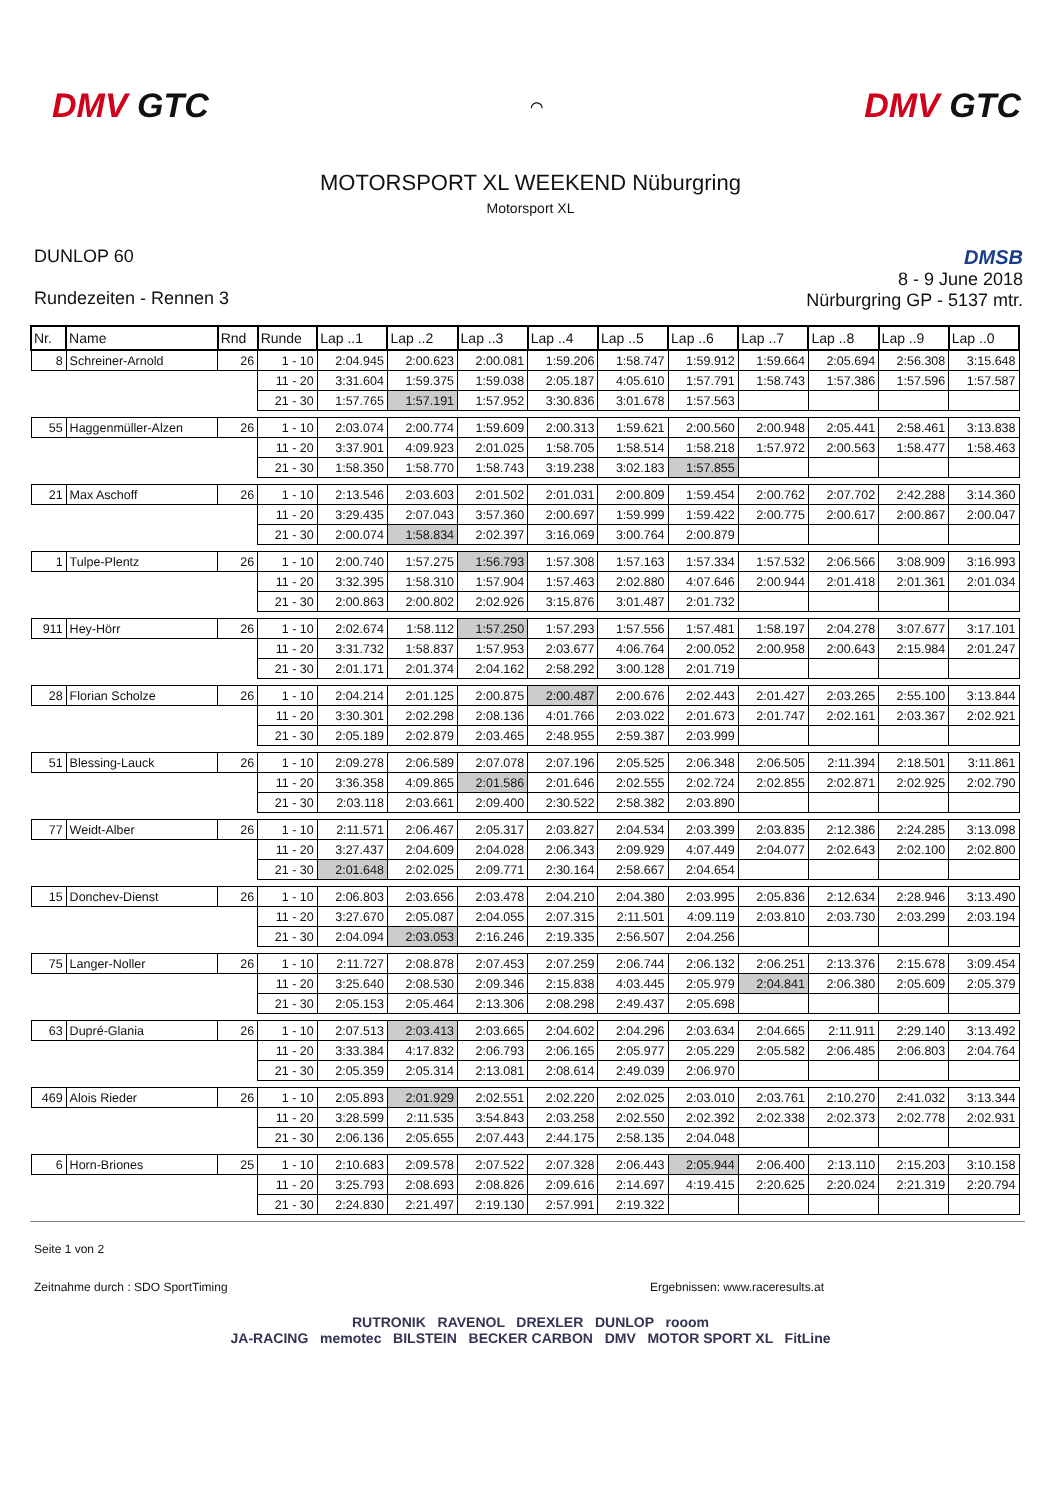DMV GTC
⌒
DMV GTC
MOTORSPORT XL WEEKEND Nüburgring
Motorsport XL
DUNLOP 60
Rundezeiten - Rennen 3
DMSB
8 - 9 June 2018
Nürburgring GP - 5137 mtr.
| Nr. | Name | Rnd | Runde | Lap ..1 | Lap ..2 | Lap ..3 | Lap ..4 | Lap ..5 | Lap ..6 | Lap ..7 | Lap ..8 | Lap ..9 | Lap ..0 |
| --- | --- | --- | --- | --- | --- | --- | --- | --- | --- | --- | --- | --- | --- |
| 8 | Schreiner-Arnold | 26 | 1 - 10 | 2:04.945 | 2:00.623 | 2:00.081 | 1:59.206 | 1:58.747 | 1:59.912 | 1:59.664 | 2:05.694 | 2:56.308 | 3:15.648 |
| | | | 11 - 20 | 3:31.604 | 1:59.375 | 1:59.038 | 2:05.187 | 4:05.610 | 1:57.791 | 1:58.743 | 1:57.386 | 1:57.596 | 1:57.587 |
| | | | 21 - 30 | 1:57.765 | 1:57.191 | 1:57.952 | 3:30.836 | 3:01.678 | 1:57.563 | | | | |
| 55 | Haggenmüller-Alzen | 26 | 1 - 10 | 2:03.074 | 2:00.774 | 1:59.609 | 2:00.313 | 1:59.621 | 2:00.560 | 2:00.948 | 2:05.441 | 2:58.461 | 3:13.838 |
| | | | 11 - 20 | 3:37.901 | 4:09.923 | 2:01.025 | 1:58.705 | 1:58.514 | 1:58.218 | 1:57.972 | 2:00.563 | 1:58.477 | 1:58.463 |
| | | | 21 - 30 | 1:58.350 | 1:58.770 | 1:58.743 | 3:19.238 | 3:02.183 | 1:57.855 | | | | |
| 21 | Max Aschoff | 26 | 1 - 10 | 2:13.546 | 2:03.603 | 2:01.502 | 2:01.031 | 2:00.809 | 1:59.454 | 2:00.762 | 2:07.702 | 2:42.288 | 3:14.360 |
| | | | 11 - 20 | 3:29.435 | 2:07.043 | 3:57.360 | 2:00.697 | 1:59.999 | 1:59.422 | 2:00.775 | 2:00.617 | 2:00.867 | 2:00.047 |
| | | | 21 - 30 | 2:00.074 | 1:58.834 | 2:02.397 | 3:16.069 | 3:00.764 | 2:00.879 | | | | |
| 1 | Tulpe-Plentz | 26 | 1 - 10 | 2:00.740 | 1:57.275 | 1:56.793 | 1:57.308 | 1:57.163 | 1:57.334 | 1:57.532 | 2:06.566 | 3:08.909 | 3:16.993 |
| | | | 11 - 20 | 3:32.395 | 1:58.310 | 1:57.904 | 1:57.463 | 2:02.880 | 4:07.646 | 2:00.944 | 2:01.418 | 2:01.361 | 2:01.034 |
| | | | 21 - 30 | 2:00.863 | 2:00.802 | 2:02.926 | 3:15.876 | 3:01.487 | 2:01.732 | | | | |
| 911 | Hey-Hörr | 26 | 1 - 10 | 2:02.674 | 1:58.112 | 1:57.250 | 1:57.293 | 1:57.556 | 1:57.481 | 1:58.197 | 2:04.278 | 3:07.677 | 3:17.101 |
| | | | 11 - 20 | 3:31.732 | 1:58.837 | 1:57.953 | 2:03.677 | 4:06.764 | 2:00.052 | 2:00.958 | 2:00.643 | 2:15.984 | 2:01.247 |
| | | | 21 - 30 | 2:01.171 | 2:01.374 | 2:04.162 | 2:58.292 | 3:00.128 | 2:01.719 | | | | |
| 28 | Florian Scholze | 26 | 1 - 10 | 2:04.214 | 2:01.125 | 2:00.875 | 2:00.487 | 2:00.676 | 2:02.443 | 2:01.427 | 2:03.265 | 2:55.100 | 3:13.844 |
| | | | 11 - 20 | 3:30.301 | 2:02.298 | 2:08.136 | 4:01.766 | 2:03.022 | 2:01.673 | 2:01.747 | 2:02.161 | 2:03.367 | 2:02.921 |
| | | | 21 - 30 | 2:05.189 | 2:02.879 | 2:03.465 | 2:48.955 | 2:59.387 | 2:03.999 | | | | |
| 51 | Blessing-Lauck | 26 | 1 - 10 | 2:09.278 | 2:06.589 | 2:07.078 | 2:07.196 | 2:05.525 | 2:06.348 | 2:06.505 | 2:11.394 | 2:18.501 | 3:11.861 |
| | | | 11 - 20 | 3:36.358 | 4:09.865 | 2:01.586 | 2:01.646 | 2:02.555 | 2:02.724 | 2:02.855 | 2:02.871 | 2:02.925 | 2:02.790 |
| | | | 21 - 30 | 2:03.118 | 2:03.661 | 2:09.400 | 2:30.522 | 2:58.382 | 2:03.890 | | | | |
| 77 | Weidt-Alber | 26 | 1 - 10 | 2:11.571 | 2:06.467 | 2:05.317 | 2:03.827 | 2:04.534 | 2:03.399 | 2:03.835 | 2:12.386 | 2:24.285 | 3:13.098 |
| | | | 11 - 20 | 3:27.437 | 2:04.609 | 2:04.028 | 2:06.343 | 2:09.929 | 4:07.449 | 2:04.077 | 2:02.643 | 2:02.100 | 2:02.800 |
| | | | 21 - 30 | 2:01.648 | 2:02.025 | 2:09.771 | 2:30.164 | 2:58.667 | 2:04.654 | | | | |
| 15 | Donchev-Dienst | 26 | 1 - 10 | 2:06.803 | 2:03.656 | 2:03.478 | 2:04.210 | 2:04.380 | 2:03.995 | 2:05.836 | 2:12.634 | 2:28.946 | 3:13.490 |
| | | | 11 - 20 | 3:27.670 | 2:05.087 | 2:04.055 | 2:07.315 | 2:11.501 | 4:09.119 | 2:03.810 | 2:03.730 | 2:03.299 | 2:03.194 |
| | | | 21 - 30 | 2:04.094 | 2:03.053 | 2:16.246 | 2:19.335 | 2:56.507 | 2:04.256 | | | | |
| 75 | Langer-Noller | 26 | 1 - 10 | 2:11.727 | 2:08.878 | 2:07.453 | 2:07.259 | 2:06.744 | 2:06.132 | 2:06.251 | 2:13.376 | 2:15.678 | 3:09.454 |
| | | | 11 - 20 | 3:25.640 | 2:08.530 | 2:09.346 | 2:15.838 | 4:03.445 | 2:05.979 | 2:04.841 | 2:06.380 | 2:05.609 | 2:05.379 |
| | | | 21 - 30 | 2:05.153 | 2:05.464 | 2:13.306 | 2:08.298 | 2:49.437 | 2:05.698 | | | | |
| 63 | Dupré-Glania | 26 | 1 - 10 | 2:07.513 | 2:03.413 | 2:03.665 | 2:04.602 | 2:04.296 | 2:03.634 | 2:04.665 | 2:11.911 | 2:29.140 | 3:13.492 |
| | | | 11 - 20 | 3:33.384 | 4:17.832 | 2:06.793 | 2:06.165 | 2:05.977 | 2:05.229 | 2:05.582 | 2:06.485 | 2:06.803 | 2:04.764 |
| | | | 21 - 30 | 2:05.359 | 2:05.314 | 2:13.081 | 2:08.614 | 2:49.039 | 2:06.970 | | | | |
| 469 | Alois Rieder | 26 | 1 - 10 | 2:05.893 | 2:01.929 | 2:02.551 | 2:02.220 | 2:02.025 | 2:03.010 | 2:03.761 | 2:10.270 | 2:41.032 | 3:13.344 |
| | | | 11 - 20 | 3:28.599 | 2:11.535 | 3:54.843 | 2:03.258 | 2:02.550 | 2:02.392 | 2:02.338 | 2:02.373 | 2:02.778 | 2:02.931 |
| | | | 21 - 30 | 2:06.136 | 2:05.655 | 2:07.443 | 2:44.175 | 2:58.135 | 2:04.048 | | | | |
| 6 | Horn-Briones | 25 | 1 - 10 | 2:10.683 | 2:09.578 | 2:07.522 | 2:07.328 | 2:06.443 | 2:05.944 | 2:06.400 | 2:13.110 | 2:15.203 | 3:10.158 |
| | | | 11 - 20 | 3:25.793 | 2:08.693 | 2:08.826 | 2:09.616 | 2:14.697 | 4:19.415 | 2:20.625 | 2:20.024 | 2:21.319 | 2:20.794 |
| | | | 21 - 30 | 2:24.830 | 2:21.497 | 2:19.130 | 2:57.991 | 2:19.322 | | | | | |
Seite 1 von 2
Zeitnahme durch : SDO SportTiming Ergebnissen: www.raceresults.at
RUTRONIK RAVENOL DREXLER DUNLOP rooom
JA-RACING memotec BILSTEIN BECKER CARBON DMV MOTOR SPORT XL FitLine